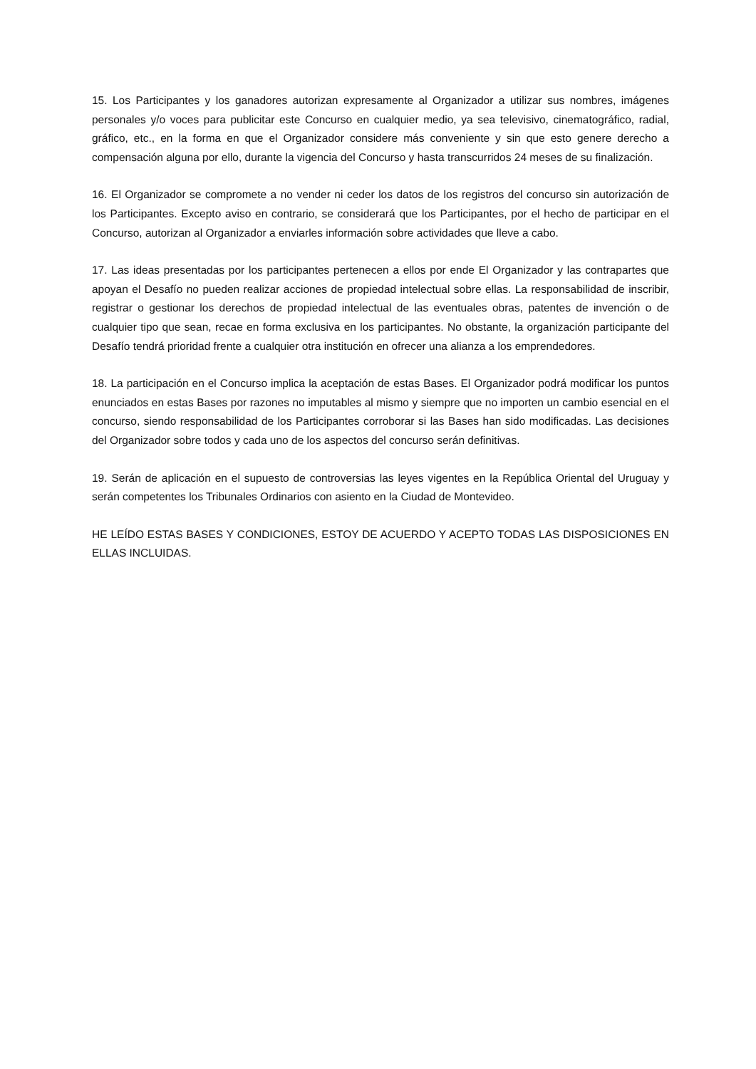15. Los Participantes y los ganadores autorizan expresamente al Organizador a utilizar sus nombres, imágenes personales y/o voces para publicitar este Concurso en cualquier medio, ya sea televisivo, cinematográfico, radial, gráfico, etc., en la forma en que el Organizador considere más conveniente y sin que esto genere derecho a compensación alguna por ello, durante la vigencia del Concurso y hasta transcurridos 24 meses de su finalización.
16. El Organizador se compromete a no vender ni ceder los datos de los registros del concurso sin autorización de los Participantes. Excepto aviso en contrario, se considerará que los Participantes, por el hecho de participar en el Concurso, autorizan al Organizador a enviarles información sobre actividades que lleve a cabo.
17. Las ideas presentadas por los participantes pertenecen a ellos por ende El Organizador y las contrapartes que apoyan el Desafío no pueden realizar acciones de propiedad intelectual sobre ellas. La responsabilidad de inscribir, registrar o gestionar los derechos de propiedad intelectual de las eventuales obras, patentes de invención o de cualquier tipo que sean, recae en forma exclusiva en los participantes. No obstante, la organización participante del Desafío tendrá prioridad frente a cualquier otra institución en ofrecer una alianza a los emprendedores.
18. La participación en el Concurso implica la aceptación de estas Bases. El Organizador podrá modificar los puntos enunciados en estas Bases por razones no imputables al mismo y siempre que no importen un cambio esencial en el concurso, siendo responsabilidad de los Participantes corroborar si las Bases han sido modificadas. Las decisiones del Organizador sobre todos y cada uno de los aspectos del concurso serán definitivas.
19. Serán de aplicación en el supuesto de controversias las leyes vigentes en la República Oriental del Uruguay y serán competentes los Tribunales Ordinarios con asiento en la Ciudad de Montevideo.
HE LEÍDO ESTAS BASES Y CONDICIONES, ESTOY DE ACUERDO Y ACEPTO TODAS LAS DISPOSICIONES EN ELLAS INCLUIDAS.